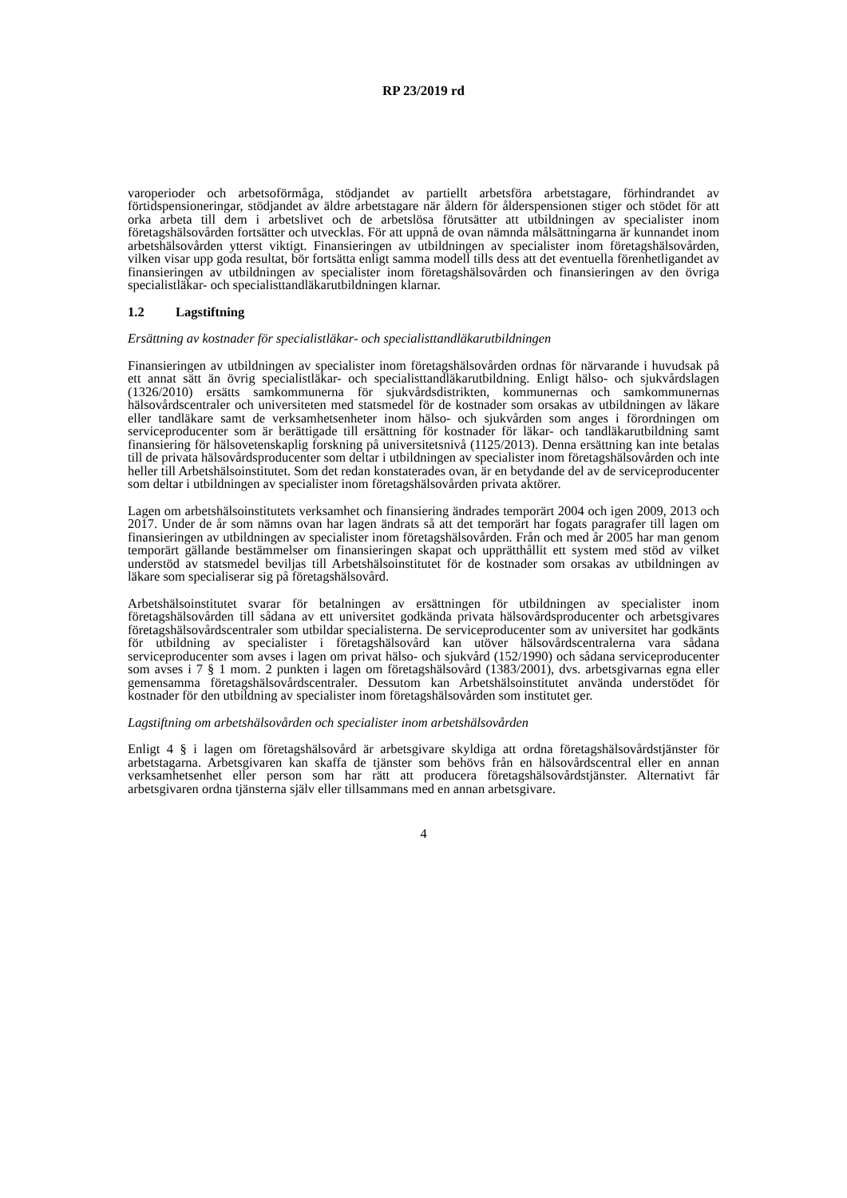RP 23/2019 rd
varoperioder och arbetsoförmåga, stödjandet av partiellt arbetsföra arbetstagare, förhindrandet av förtidspensioneringar, stödjandet av äldre arbetstagare när åldern för ålderspensionen stiger och stödet för att orka arbeta till dem i arbetslivet och de arbetslösa förutsätter att utbildningen av specialister inom företagshälsovården fortsätter och utvecklas. För att uppnå de ovan nämnda målsättningarna är kunnandet inom arbetshälsovården ytterst viktigt. Finansieringen av utbildningen av specialister inom företagshälsovården, vilken visar upp goda resultat, bör fortsätta enligt samma modell tills dess att det eventuella förenhetligandet av finansieringen av utbildningen av specialister inom företagshälsovården och finansieringen av den övriga specialistläkar- och specialisttandläkarutbildningen klarnar.
1.2 Lagstiftning
Ersättning av kostnader för specialistläkar- och specialisttandläkarutbildningen
Finansieringen av utbildningen av specialister inom företagshälsovården ordnas för närvarande i huvudsak på ett annat sätt än övrig specialistläkar- och specialisttandläkarutbildning. Enligt hälso- och sjukvårdslagen (1326/2010) ersätts samkommunerna för sjukvårdsdistrikten, kommunernas och samkommunernas hälsovårdscentraler och universiteten med statsmedel för de kostnader som orsakas av utbildningen av läkare eller tandläkare samt de verksamhetsenheter inom hälso- och sjukvården som anges i förordningen om serviceproducenter som är berättigade till ersättning för kostnader för läkar- och tandläkarutbildning samt finansiering för hälsovetenskaplig forskning på universitetsnivå (1125/2013). Denna ersättning kan inte betalas till de privata hälsovårdsproducenter som deltar i utbildningen av specialister inom företagshälsovården och inte heller till Arbetshälsoinstitutet. Som det redan konstaterades ovan, är en betydande del av de serviceproducenter som deltar i utbildningen av specialister inom företagshälsovården privata aktörer.
Lagen om arbetshälsoinstitutets verksamhet och finansiering ändrades temporärt 2004 och igen 2009, 2013 och 2017. Under de år som nämns ovan har lagen ändrats så att det temporärt har fogats paragrafer till lagen om finansieringen av utbildningen av specialister inom företagshälsovården. Från och med år 2005 har man genom temporärt gällande bestämmelser om finansieringen skapat och upprätthållit ett system med stöd av vilket understöd av statsmedel beviljas till Arbetshälsoinstitutet för de kostnader som orsakas av utbildningen av läkare som specialiserar sig på företagshälsovård.
Arbetshälsoinstitutet svarar för betalningen av ersättningen för utbildningen av specialister inom företagshälsovården till sådana av ett universitet godkända privata hälsovårdsproducenter och arbetsgivares företagshälsovårdscentraler som utbildar specialisterna. De serviceproducenter som av universitet har godkänts för utbildning av specialister i företagshälsovård kan utöver hälsovårdscentralerna vara sådana serviceproducenter som avses i lagen om privat hälso- och sjukvård (152/1990) och sådana serviceproducenter som avses i 7 § 1 mom. 2 punkten i lagen om företagshälsovård (1383/2001), dvs. arbetsgivarnas egna eller gemensamma företagshälsovårdscentraler. Dessutom kan Arbetshälsoinstitutet använda understödet för kostnader för den utbildning av specialister inom företagshälsovården som institutet ger.
Lagstiftning om arbetshälsovården och specialister inom arbetshälsovården
Enligt 4 § i lagen om företagshälsovård är arbetsgivare skyldiga att ordna företagshälsovårdstjänster för arbetstagarna. Arbetsgivaren kan skaffa de tjänster som behövs från en hälsovårdscentral eller en annan verksamhetsenhet eller person som har rätt att producera företagshälsovårdstjänster. Alternativt får arbetsgivaren ordna tjänsterna själv eller tillsammans med en annan arbetsgivare.
4